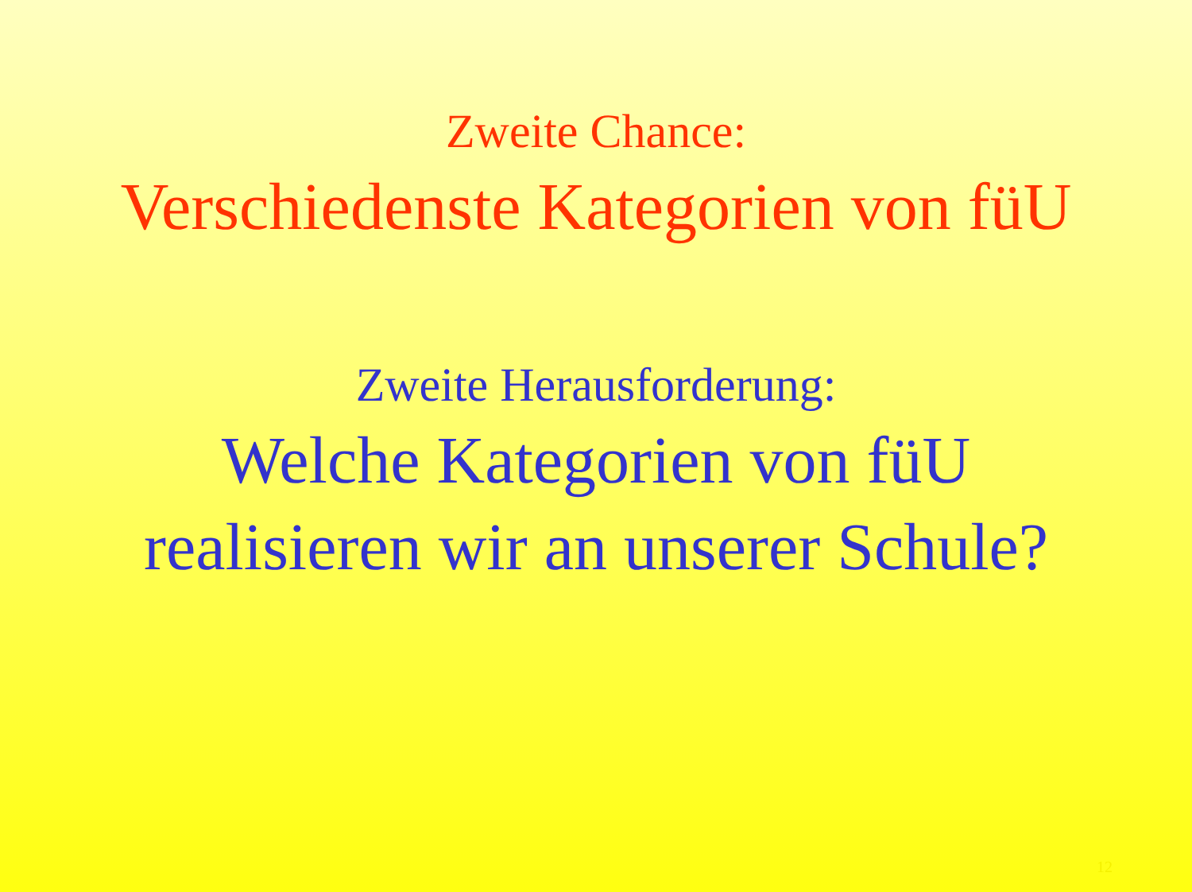Zweite Chance:
Verschiedenste Kategorien von füU
Zweite Herausforderung:
Welche Kategorien von füU
realisieren wir an unserer Schule?
12